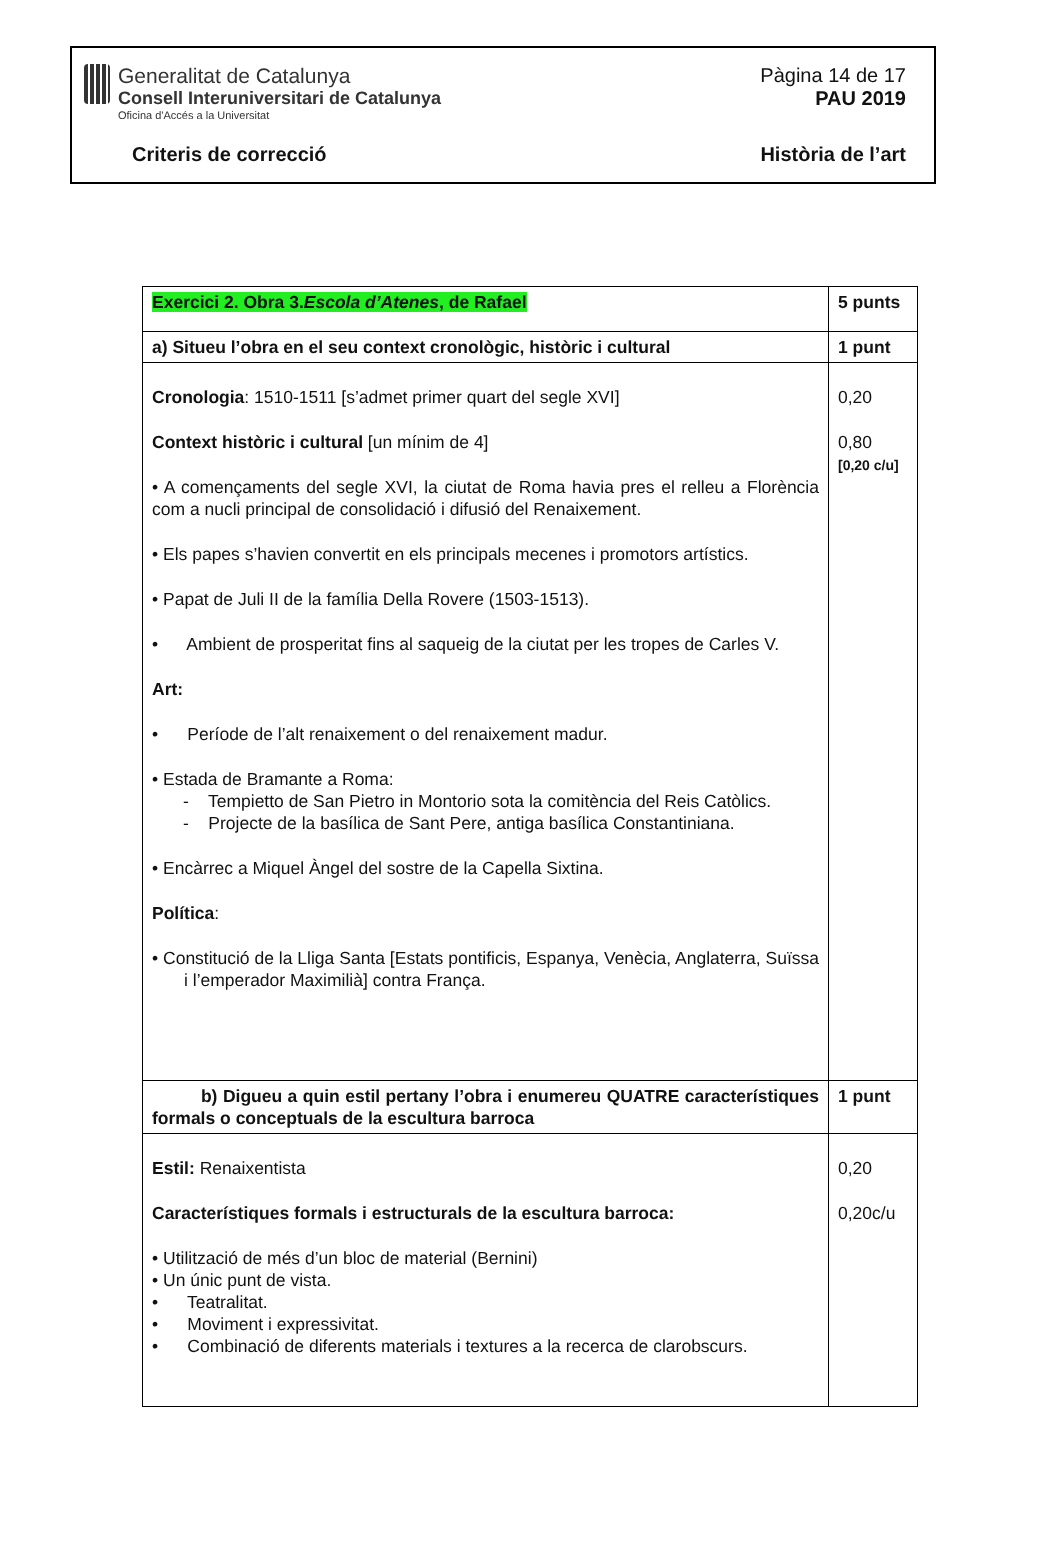Generalitat de Catalunya
Consell Interuniversitari de Catalunya
Oficina d'Accés a la Universitat
Pàgina 14 de 17
PAU 2019
Criteris de correcció Història de l’art
| Exercici 2. Obra 3. Escola d’Atenes , de Rafael | 5 punts |
| a) Situeu l’obra en el seu context cronològic, històric i cultural | 1 punt |
| Cronologia : 1510-1511 [s’admet primer quart del segle XVI] Context històric i cultural [un mínim de 4] • A començaments del segle XVI, la ciutat de Roma havia pres el relleu a Florència com a nucli principal de consolidació i difusió del Renaixement. • Els papes s’havien convertit en els principals mecenes i promotors artístics. • Papat de Juli II de la família Della Rovere (1503-1513). • Ambient de prosperitat fins al saqueig de la ciutat per les tropes de Carles V. Art: • Període de l’alt renaixement o del renaixement madur. • Estada de Bramante a Roma: - Tempietto de San Pietro in Montorio sota la comitència del Reis Catòlics. - Projecte de la basílica de Sant Pere, antiga basílica Constantiniana. • Encàrrec a Miquel Àngel del sostre de la Capella Sixtina. Política : • Constitució de la Lliga Santa [Estats pontificis, Espanya, Venècia, Anglaterra, Suïssa i l’emperador Maximilià] contra França. | 0,20 0,80 [0,20 c/u] |
| b) Digueu a quin estil pertany l’obra i enumereu QUATRE característiques formals o conceptuals de la escultura barroca | 1 punt |
| Estil: Renaixentista Característiques formals i estructurals de la escultura barroca: • Utilització de més d’un bloc de material (Bernini) • Un únic punt de vista. • Teatralitat. • Moviment i expressivitat. • Combinació de diferents materials i textures a la recerca de clarobscurs. | 0,20 0,20c/u |